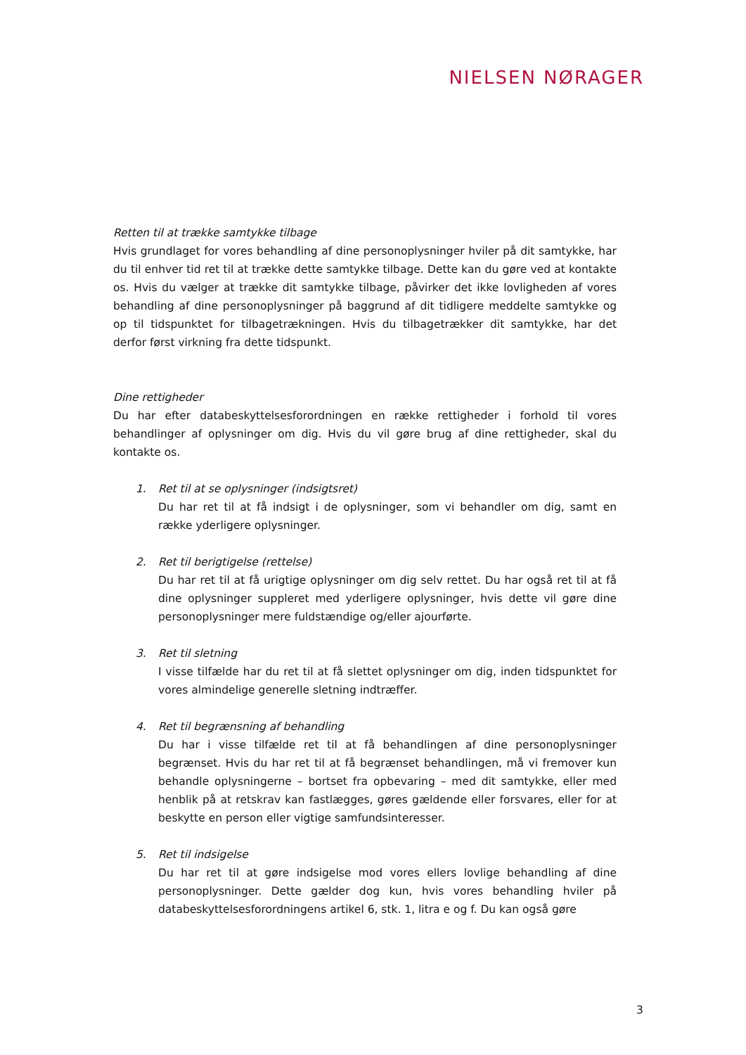NIELSEN NØRAGER
Retten til at trække samtykke tilbage
Hvis grundlaget for vores behandling af dine personoplysninger hviler på dit samtykke, har du til enhver tid ret til at trække dette samtykke tilbage. Dette kan du gøre ved at kontakte os. Hvis du vælger at trække dit samtykke tilbage, påvirker det ikke lovligheden af vores behandling af dine personoplysninger på baggrund af dit tidligere meddelte samtykke og op til tidspunktet for tilbagetrækningen. Hvis du tilbagetrækker dit samtykke, har det derfor først virkning fra dette tidspunkt.
Dine rettigheder
Du har efter databeskyttelsesforordningen en række rettigheder i forhold til vores behandlinger af oplysninger om dig. Hvis du vil gøre brug af dine rettigheder, skal du kontakte os.
1. Ret til at se oplysninger (indsigtsret)
Du har ret til at få indsigt i de oplysninger, som vi behandler om dig, samt en række yderligere oplysninger.
2. Ret til berigtigelse (rettelse)
Du har ret til at få urigtige oplysninger om dig selv rettet. Du har også ret til at få dine oplysninger suppleret med yderligere oplysninger, hvis dette vil gøre dine personoplysninger mere fuldstændige og/eller ajourførte.
3. Ret til sletning
I visse tilfælde har du ret til at få slettet oplysninger om dig, inden tidspunktet for vores almindelige generelle sletning indtræffer.
4. Ret til begrænsning af behandling
Du har i visse tilfælde ret til at få behandlingen af dine personoplysninger begrænset. Hvis du har ret til at få begrænset behandlingen, må vi fremover kun behandle oplysningerne – bortset fra opbevaring – med dit samtykke, eller med henblik på at retskrav kan fastlægges, gøres gældende eller forsvares, eller for at beskytte en person eller vigtige samfundsinteresser.
5. Ret til indsigelse
Du har ret til at gøre indsigelse mod vores ellers lovlige behandling af dine personoplysninger. Dette gælder dog kun, hvis vores behandling hviler på databeskyttelsesforordningens artikel 6, stk. 1, litra e og f. Du kan også gøre
3